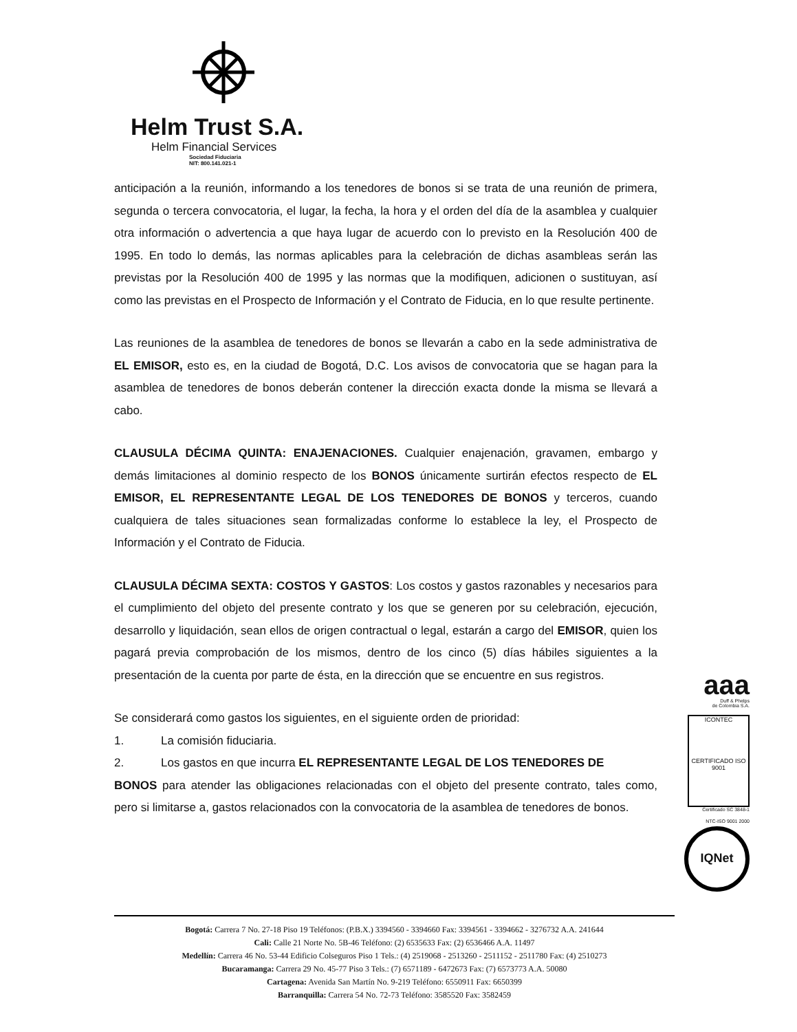Helm Trust S.A.
Helm Financial Services
Sociedad Fiduciaria
NIT: 800.141.021-1
anticipación a la reunión, informando a los tenedores de bonos si se trata de una reunión de primera, segunda o tercera convocatoria, el lugar, la fecha, la hora y el orden del día de la asamblea y cualquier otra información o advertencia a que haya lugar de acuerdo con lo previsto en la Resolución 400 de 1995. En todo lo demás, las normas aplicables para la celebración de dichas asambleas serán las previstas por la Resolución 400 de 1995 y las normas que la modifiquen, adicionen o sustituyan, así como las previstas en el Prospecto de Información y el Contrato de Fiducia, en lo que resulte pertinente.
Las reuniones de la asamblea de tenedores de bonos se llevarán a cabo en la sede administrativa de EL EMISOR, esto es, en la ciudad de Bogotá, D.C. Los avisos de convocatoria que se hagan para la asamblea de tenedores de bonos deberán contener la dirección exacta donde la misma se llevará a cabo.
CLAUSULA DÉCIMA QUINTA: ENAJENACIONES. Cualquier enajenación, gravamen, embargo y demás limitaciones al dominio respecto de los BONOS únicamente surtirán efectos respecto de EL EMISOR, EL REPRESENTANTE LEGAL DE LOS TENEDORES DE BONOS y terceros, cuando cualquiera de tales situaciones sean formalizadas conforme lo establece la ley, el Prospecto de Información y el Contrato de Fiducia.
CLAUSULA DÉCIMA SEXTA: COSTOS Y GASTOS: Los costos y gastos razonables y necesarios para el cumplimiento del objeto del presente contrato y los que se generen por su celebración, ejecución, desarrollo y liquidación, sean ellos de origen contractual o legal, estarán a cargo del EMISOR, quien los pagará previa comprobación de los mismos, dentro de los cinco (5) días hábiles siguientes a la presentación de la cuenta por parte de ésta, en la dirección que se encuentre en sus registros.
Se considerará como gastos los siguientes, en el siguiente orden de prioridad:
1. La comisión fiduciaria.
2. Los gastos en que incurra EL REPRESENTANTE LEGAL DE LOS TENEDORES DE
BONOS para atender las obligaciones relacionadas con el objeto del presente contrato, tales como, pero si limitarse a, gastos relacionados con la convocatoria de la asamblea de tenedores de bonos.
aaa
Duff & Phelps
de Colombia S.A.
ICONTEC
CERTIFICADO ISO 9001
Certificado SC 3848-1
NTC-ISO 9001 2000
IQNet
Bogotá: Carrera 7 No. 27-18 Piso 19 Teléfonos: (P.B.X.) 3394560 - 3394660 Fax: 3394561 - 3394662 - 3276732 A.A. 241644
Cali: Calle 21 Norte No. 5B-46 Teléfono: (2) 6535633 Fax: (2) 6536466 A.A. 11497
Medellín: Carrera 46 No. 53-44 Edificio Colseguros Piso 1 Tels.: (4) 2519068 - 2513260 - 2511152 - 2511780 Fax: (4) 2510273
Bucaramanga: Carrera 29 No. 45-77 Piso 3 Tels.: (7) 6571189 - 6472673 Fax: (7) 6573773 A.A. 50080
Cartagena: Avenida San Martín No. 9-219 Teléfono: 6550911 Fax: 6650399
Barranquilla: Carrera 54 No. 72-73 Teléfono: 3585520 Fax: 3582459